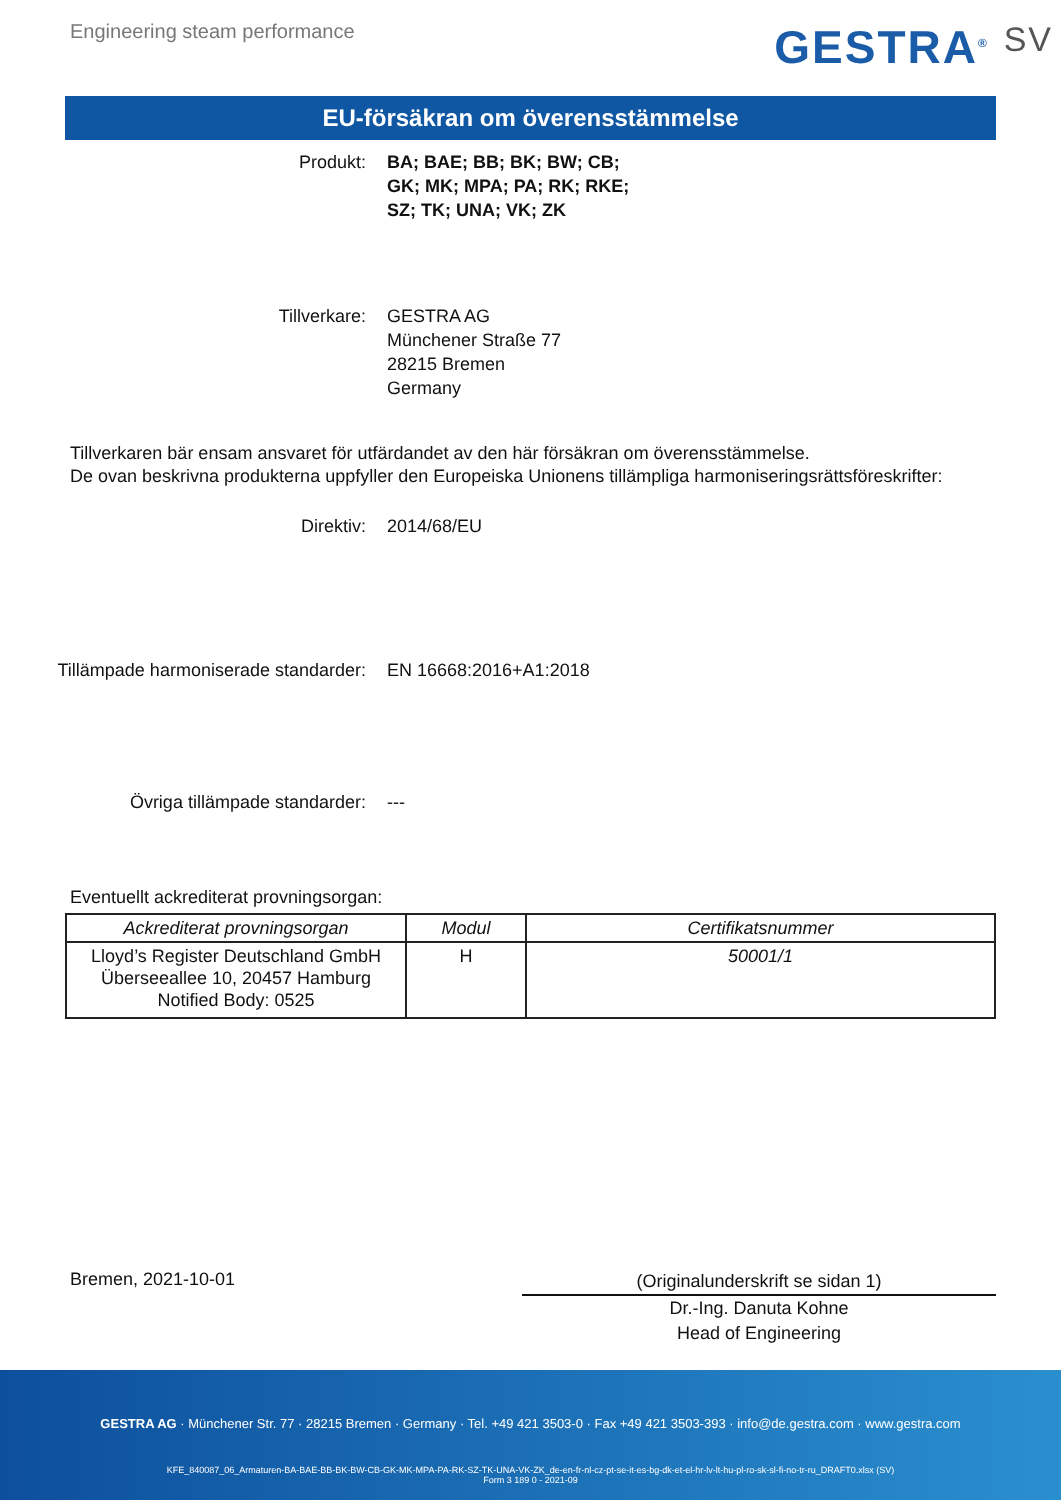Engineering steam performance GESTRA<sup>®</sup> SV
EU-försäkran om överensstämmelse
Produkt: BA; BAE; BB; BK; BW; CB;
GK; MK; MPA; PA; RK; RKE;
SZ; TK; UNA; VK; ZK
Tillverkare: GESTRA AG
Münchener Straße 77
28215 Bremen
Germany
Tillverkaren bär ensam ansvaret för utfärdandet av den här försäkran om överensstämmelse.
De ovan beskrivna produkterna uppfyller den Europeiska Unionens tillämpliga harmoniseringsrättsföreskrifter:
Direktiv: 2014/68/EU
Tillämpade harmoniserade standarder:
EN 16668:2016+A1:2018
Övriga tillämpade standarder: ---
Eventuellt ackrediterat provningsorgan:
| Ackrediterat provningsorgan | Modul | Certifikatsnummer |
| --- | --- | --- |
| Lloyd’s Register Deutschland GmbH Überseeallee 10, 20457 Hamburg Notified Body: 0525 | H | 50001/1 |
Bremen, 2021-10-01
(Originalunderskrift se sidan 1)
Dr.-Ing. Danuta Kohne
Head of Engineering
GESTRA AG · Münchener Str. 77 · 28215 Bremen · Germany · Tel. +49 421 3503-0 · Fax +49 421 3503-393 · info@de.gestra.com · www.gestra.com
KFE_840087_06_Armaturen-BA-BAE-BB-BK-BW-CB-GK-MK-MPA-PA-RK-SZ-TK-UNA-VK-ZK_de-en-fr-nl-cz-pt-se-it-es-bg-dk-et-el-hr-lv-lt-hu-pl-ro-sk-sl-fi-no-tr-ru_DRAFT0.xlsx (SV)
Form 3 189 0 - 2021-09